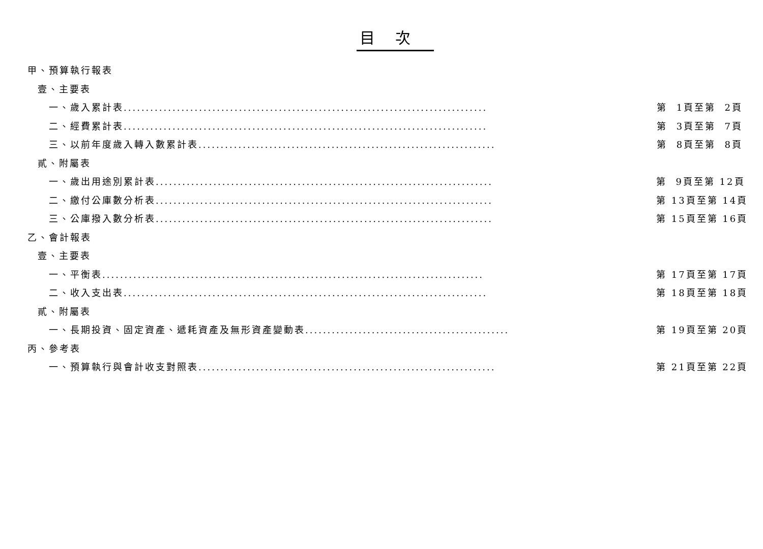目次
甲、預算執行報表
壹、主要表
一、歲入累計表.................................................................................. 第 1頁至第 2頁
二、經費累計表.................................................................................. 第 3頁至第 7頁
三、以前年度歲入轉入數累計表................................................................... 第 8頁至第 8頁
貳、附屬表
一、歲出用途別累計表............................................................................ 第 9頁至第 12頁
二、繳付公庫數分析表............................................................................ 第 13頁至第 14頁
三、公庫撥入數分析表............................................................................ 第 15頁至第 16頁
乙、會計報表
壹、主要表
一、平衡表...................................................................................... 第 17頁至第 17頁
二、收入支出表.................................................................................. 第 18頁至第 18頁
貳、附屬表
一、長期投資、固定資產、遞耗資產及無形資產變動表.............................................. 第 19頁至第 20頁
丙、參考表
一、預算執行與會計收支對照表................................................................... 第 21頁至第 22頁